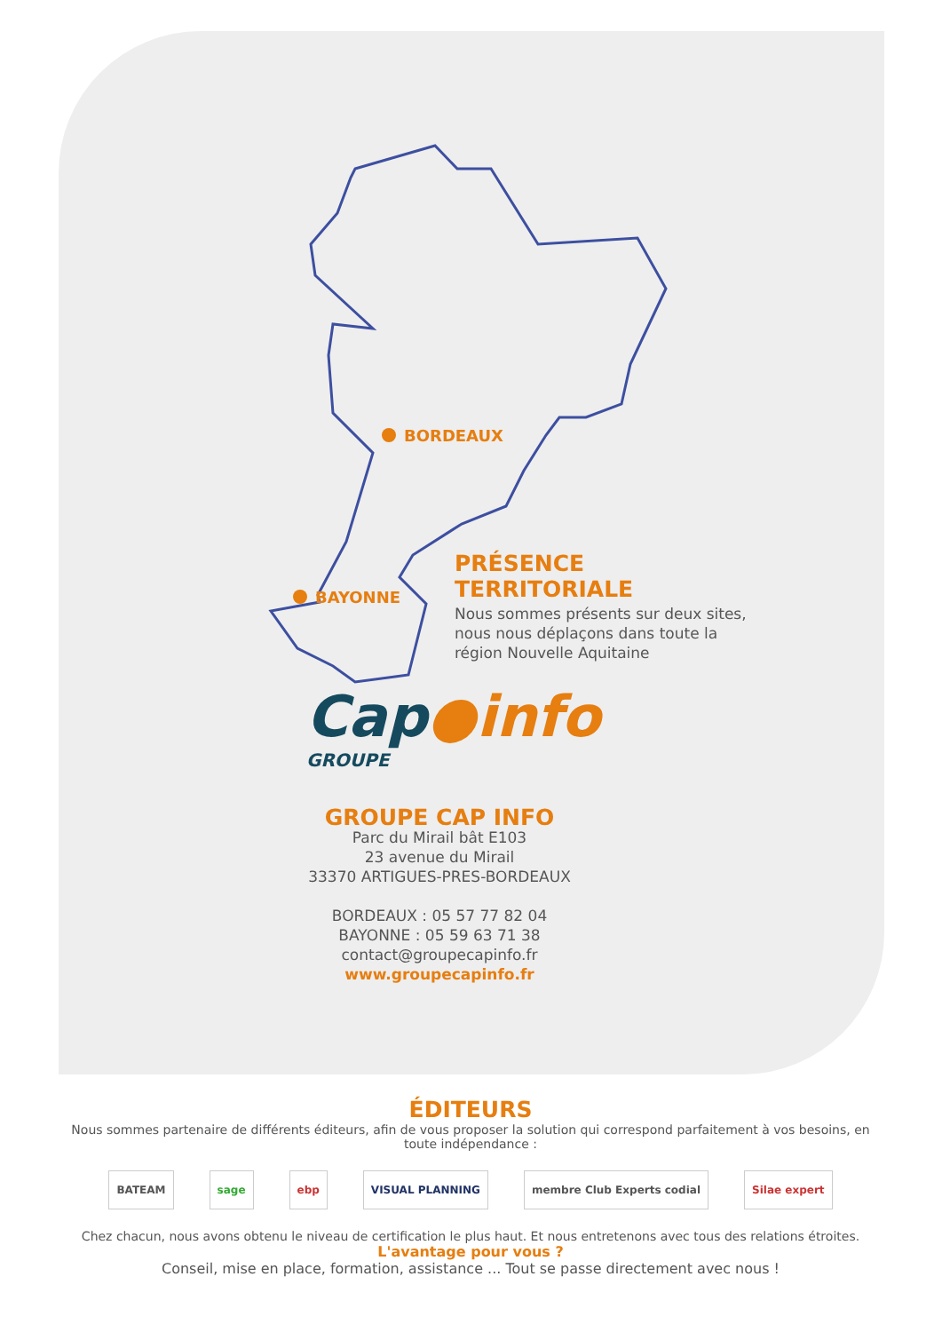BORDEAUX
BAYONNE
PRÉSENCE TERRITORIALE
Nous sommes présents sur deux sites, nous nous déplaçons dans toute la région Nouvelle Aquitaine
Cap●info
GROUPE
GROUPE CAP INFO
Parc du Mirail bât E103
23 avenue du Mirail
33370 ARTIGUES-PRES-BORDEAUX
BORDEAUX : 05 57 77 82 04
BAYONNE : 05 59 63 71 38
contact@groupecapinfo.fr
www.groupecapinfo.fr
ÉDITEURS
Nous sommes partenaire de différents éditeurs, afin de vous proposer la solution qui correspond parfaitement à vos besoins, en toute indépendance :
BATEAM sage ebp VISUAL PLANNING membre Club Experts codial Silae expert
Chez chacun, nous avons obtenu le niveau de certification le plus haut. Et nous entretenons avec tous des relations étroites.
L'avantage pour vous ?
Conseil, mise en place, formation, assistance ... Tout se passe directement avec nous !